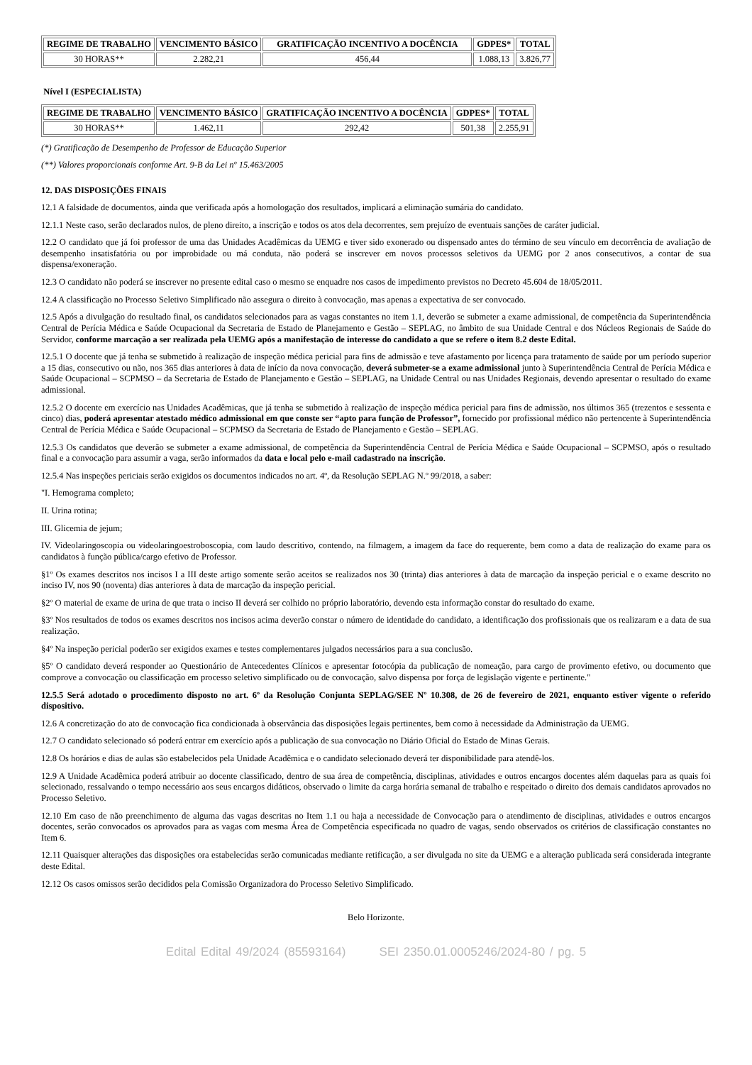| REGIME DE TRABALHO | VENCIMENTO BÁSICO | GRATIFICAÇÃO INCENTIVO A DOCÊNCIA | GDPES* | TOTAL |
| --- | --- | --- | --- | --- |
| 30 HORAS** | 2.282,21 | 456,44 | 1.088,13 | 3.826,77 |
Nível I (ESPECIALISTA)
| REGIME DE TRABALHO | VENCIMENTO BÁSICO | GRATIFICAÇÃO INCENTIVO A DOCÊNCIA | GDPES* | TOTAL |
| --- | --- | --- | --- | --- |
| 30 HORAS** | 1.462,11 | 292,42 | 501,38 | 2.255,91 |
(*) Gratificação de Desempenho de Professor de Educação Superior
(**) Valores proporcionais conforme Art. 9-B da Lei nº 15.463/2005
12. DAS DISPOSIÇÕES FINAIS
12.1 A falsidade de documentos, ainda que verificada após a homologação dos resultados, implicará a eliminação sumária do candidato.
12.1.1 Neste caso, serão declarados nulos, de pleno direito, a inscrição e todos os atos dela decorrentes, sem prejuízo de eventuais sanções de caráter judicial.
12.2 O candidato que já foi professor de uma das Unidades Acadêmicas da UEMG e tiver sido exonerado ou dispensado antes do término de seu vínculo em decorrência de avaliação de desempenho insatisfatória ou por improbidade ou má conduta, não poderá se inscrever em novos processos seletivos da UEMG por 2 anos consecutivos, a contar de sua dispensa/exoneração.
12.3 O candidato não poderá se inscrever no presente edital caso o mesmo se enquadre nos casos de impedimento previstos no Decreto 45.604 de 18/05/2011.
12.4 A classificação no Processo Seletivo Simplificado não assegura o direito à convocação, mas apenas a expectativa de ser convocado.
12.5 Após a divulgação do resultado final, os candidatos selecionados para as vagas constantes no item 1.1, deverão se submeter a exame admissional, de competência da Superintendência Central de Perícia Médica e Saúde Ocupacional da Secretaria de Estado de Planejamento e Gestão – SEPLAG, no âmbito de sua Unidade Central e dos Núcleos Regionais de Saúde do Servidor, conforme marcação a ser realizada pela UEMG após a manifestação de interesse do candidato a que se refere o item 8.2 deste Edital.
12.5.1 O docente que já tenha se submetido à realização de inspeção médica pericial para fins de admissão e teve afastamento por licença para tratamento de saúde por um período superior a 15 dias, consecutivo ou não, nos 365 dias anteriores à data de início da nova convocação, deverá submeter-se a exame admissional junto à Superintendência Central de Perícia Médica e Saúde Ocupacional – SCPMSO – da Secretaria de Estado de Planejamento e Gestão – SEPLAG, na Unidade Central ou nas Unidades Regionais, devendo apresentar o resultado do exame admissional.
12.5.2 O docente em exercício nas Unidades Acadêmicas, que já tenha se submetido à realização de inspeção médica pericial para fins de admissão, nos últimos 365 (trezentos e sessenta e cinco) dias, poderá apresentar atestado médico admissional em que conste ser “apto para função de Professor”, fornecido por profissional médico não pertencente à Superintendência Central de Perícia Médica e Saúde Ocupacional – SCPMSO da Secretaria de Estado de Planejamento e Gestão – SEPLAG.
12.5.3 Os candidatos que deverão se submeter a exame admissional, de competência da Superintendência Central de Perícia Médica e Saúde Ocupacional – SCPMSO, após o resultado final e a convocação para assumir a vaga, serão informados da data e local pelo e-mail cadastrado na inscrição.
12.5.4 Nas inspeções periciais serão exigidos os documentos indicados no art. 4º, da Resolução SEPLAG N.º 99/2018, a saber:
"I. Hemograma completo;
II. Urina rotina;
III. Glicemia de jejum;
IV. Videolaringoscopia ou videolaringoestroboscopia, com laudo descritivo, contendo, na filmagem, a imagem da face do requerente, bem como a data de realização do exame para os candidatos à função pública/cargo efetivo de Professor.
§1º Os exames descritos nos incisos I a III deste artigo somente serão aceitos se realizados nos 30 (trinta) dias anteriores à data de marcação da inspeção pericial e o exame descrito no inciso IV, nos 90 (noventa) dias anteriores à data de marcação da inspeção pericial.
§2º O material de exame de urina de que trata o inciso II deverá ser colhido no próprio laboratório, devendo esta informação constar do resultado do exame.
§3º Nos resultados de todos os exames descritos nos incisos acima deverão constar o número de identidade do candidato, a identificação dos profissionais que os realizaram e a data de sua realização.
§4º Na inspeção pericial poderão ser exigidos exames e testes complementares julgados necessários para a sua conclusão.
§5º O candidato deverá responder ao Questionário de Antecedentes Clínicos e apresentar fotocópia da publicação de nomeação, para cargo de provimento efetivo, ou documento que comprove a convocação ou classificação em processo seletivo simplificado ou de convocação, salvo dispensa por força de legislação vigente e pertinente."
12.5.5 Será adotado o procedimento disposto no art. 6º da Resolução Conjunta SEPLAG/SEE Nº 10.308, de 26 de fevereiro de 2021, enquanto estiver vigente o referido dispositivo.
12.6 A concretização do ato de convocação fica condicionada à observância das disposições legais pertinentes, bem como à necessidade da Administração da UEMG.
12.7 O candidato selecionado só poderá entrar em exercício após a publicação de sua convocação no Diário Oficial do Estado de Minas Gerais.
12.8 Os horários e dias de aulas são estabelecidos pela Unidade Acadêmica e o candidato selecionado deverá ter disponibilidade para atendê-los.
12.9 A Unidade Acadêmica poderá atribuir ao docente classificado, dentro de sua área de competência, disciplinas, atividades e outros encargos docentes além daquelas para as quais foi selecionado, ressalvando o tempo necessário aos seus encargos didáticos, observado o limite da carga horária semanal de trabalho e respeitado o direito dos demais candidatos aprovados no Processo Seletivo.
12.10 Em caso de não preenchimento de alguma das vagas descritas no Item 1.1 ou haja a necessidade de Convocação para o atendimento de disciplinas, atividades e outros encargos docentes, serão convocados os aprovados para as vagas com mesma Área de Competência especificada no quadro de vagas, sendo observados os critérios de classificação constantes no Item 6.
12.11 Quaisquer alterações das disposições ora estabelecidas serão comunicadas mediante retificação, a ser divulgada no site da UEMG e a alteração publicada será considerada integrante deste Edital.
12.12 Os casos omissos serão decididos pela Comissão Organizadora do Processo Seletivo Simplificado.
Belo Horizonte.
Edital Edital 49/2024 (85593164) SEI 2350.01.0005246/2024-80 / pg. 5